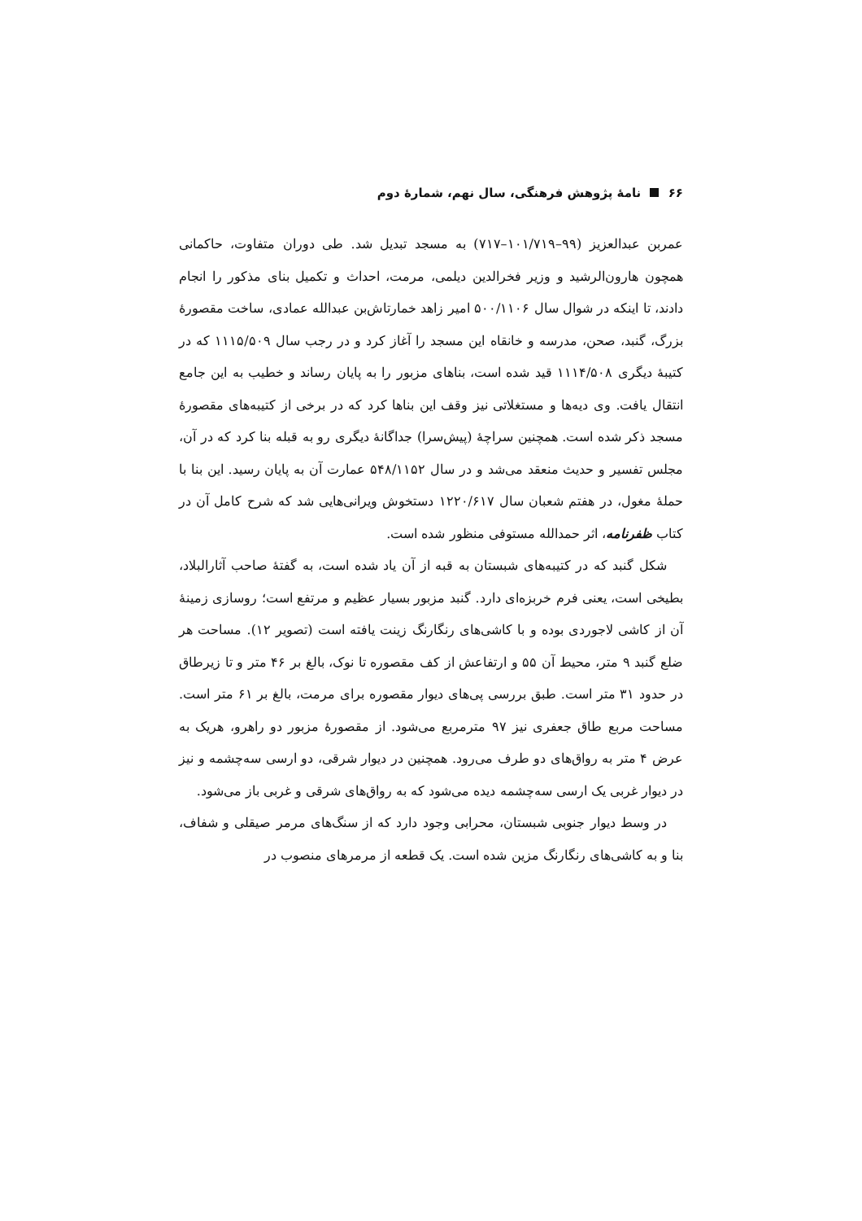۶۶ نامهٔ پژوهش فرهنگی، سال نهم، شمارهٔ دوم
عمربن عبدالعزیز (۹۹–۱۰۱/۷۱۹–۷۱۷) به مسجد تبدیل شد. طی دوران متفاوت، حاکمانی همچون هارون‌الرشید و وزیر فخرالدین دیلمی، مرمت، احداث و تکمیل بنای مذکور را انجام دادند، تا اینکه در شوال سال ۵۰۰/۱۱۰۶ امیر زاهد خمارتاش‌بن عبدالله عمادی، ساخت مقصورهٔ بزرگ، گنبد، صحن، مدرسه و خانقاه این مسجد را آغاز کرد و در رجب سال ۱۱۱۵/۵۰۹ که در کتیبهٔ دیگری ۱۱۱۴/۵۰۸ قید شده است، بناهای مزبور را به پایان رساند و خطیب به این جامع انتقال یافت. وی دیه‌ها و مستغلاتی نیز وقف این بناها کرد که در برخی از کتیبه‌های مقصورهٔ مسجد ذکر شده است. همچنین سراچهٔ (پیش‌سرا) جداگانهٔ دیگری رو به قبله بنا کرد که در آن، مجلس تفسیر و حدیث منعقد می‌شد و در سال ۵۴۸/۱۱۵۲ عمارت آن به پایان رسید. این بنا با حملهٔ مغول، در هفتم شعبان سال ۱۲۲۰/۶۱۷ دستخوش ویرانی‌هایی شد که شرح کامل آن در کتاب ظفرنامه، اثر حمدالله مستوفی منظور شده است.
شکل گنبد که در کتیبه‌های شبستان به قبه از آن یاد شده است، به گفتهٔ صاحب آثارالبلاد، بطیخی است، یعنی فرم خربزه‌ای دارد. گنبد مزبور بسیار عظیم و مرتفع است؛ روسازی زمینهٔ آن از کاشی لاجوردی بوده و با کاشی‌های رنگارنگ زینت یافته است (تصویر ۱۲). مساحت هر ضلع گنبد ۹ متر، محیط آن ۵۵ و ارتفاعش از کف مقصوره تا نوک، بالغ بر ۴۶ متر و تا زیرطاق در حدود ۳۱ متر است. طبق بررسی پی‌های دیوار مقصوره برای مرمت، بالغ بر ۶۱ متر است. مساحت مربع طاق جعفری نیز ۹۷ مترمربع می‌شود. از مقصورهٔ مزبور دو راهرو، هریک به عرض ۴ متر به رواق‌های دو طرف می‌رود. همچنین در دیوار شرقی، دو ارسی سه‌چشمه و نیز در دیوار غربی یک ارسی سه‌چشمه دیده می‌شود که به رواق‌های شرقی و غربی باز می‌شود.
در وسط دیوار جنوبی شبستان، محرابی وجود دارد که از سنگ‌های مرمر صیقلی و شفاف، بنا و به کاشی‌های رنگارنگ مزین شده است. یک قطعه از مرمرهای منصوب در